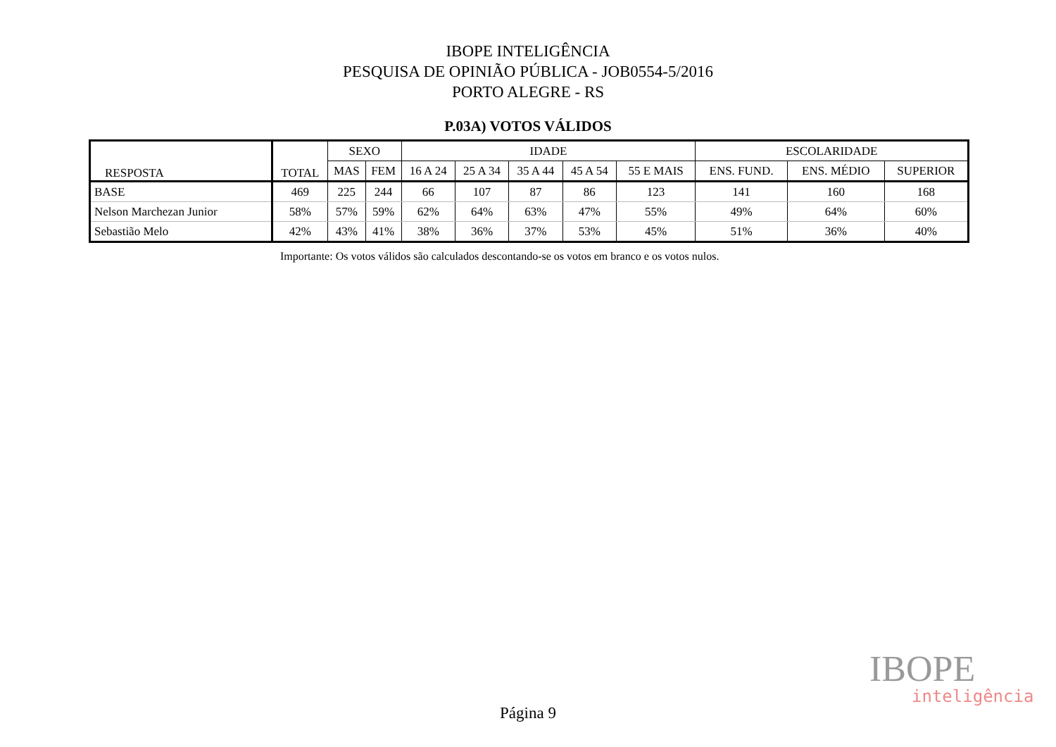IBOPE INTELIGÊNCIA
PESQUISA DE OPINIÃO PÚBLICA - JOB0554-5/2016
PORTO ALEGRE - RS
P.03A) VOTOS VÁLIDOS
| RESPOSTA | TOTAL | SEXO | | IDADE | | | | | ESCOLARIDADE | | |
| --- | --- | --- | --- | --- | --- | --- | --- | --- | --- | --- | --- |
| | | MAS | FEM | 16 A 24 | 25 A 34 | 35 A 44 | 45 A 54 | 55 E MAIS | ENS. FUND. | ENS. MÉDIO | SUPERIOR |
| BASE | 469 | 225 | 244 | 66 | 107 | 87 | 86 | 123 | 141 | 160 | 168 |
| Nelson Marchezan Junior | 58% | 57% | 59% | 62% | 64% | 63% | 47% | 55% | 49% | 64% | 60% |
| Sebastião Melo | 42% | 43% | 41% | 38% | 36% | 37% | 53% | 45% | 51% | 36% | 40% |
Importante: Os votos válidos são calculados descontando-se os votos em branco e os votos nulos.
IBOPE
inteligência
Página 9